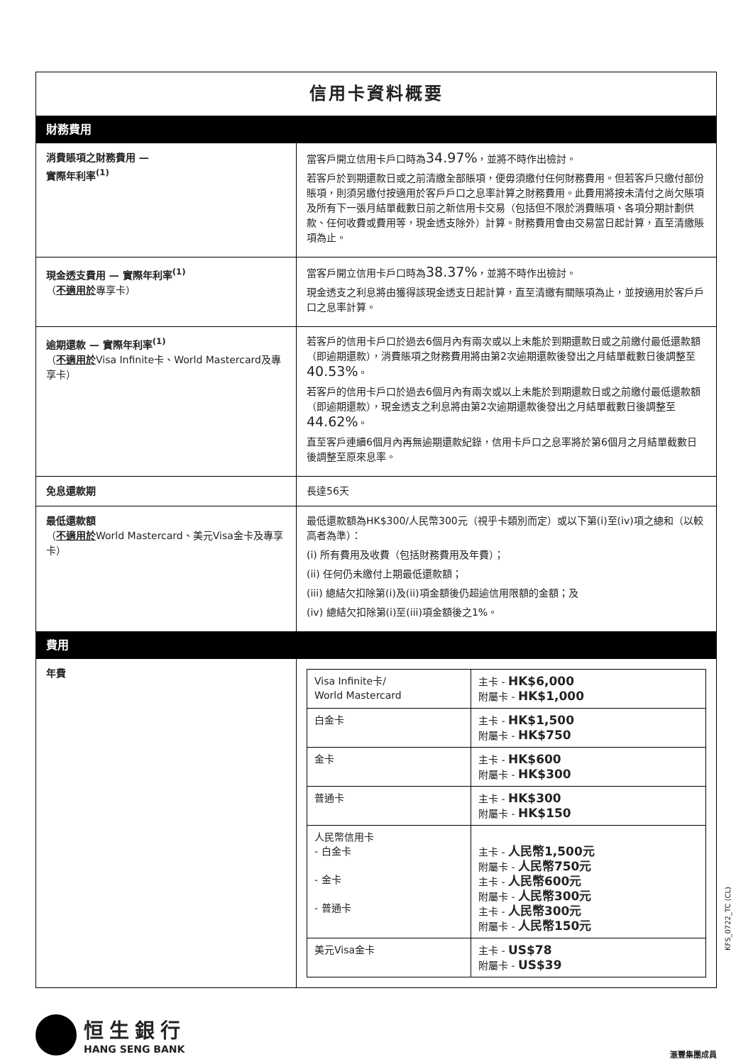| 信用卡資料概要 | |
| 財務費用 | |
| 消費賬項之財務費用 — 實際年利率<sup>(1)</sup> | 當客戶開立信用卡戶口時為 34.97% ，並將不時作出檢討。 若客戶於到期還款日或之前清繳全部賬項，便毋須繳付任何財務費用。但若客戶只繳付部份賬項，則須另繳付按適用於客戶戶口之息率計算之財務費用。此費用將按未清付之尚欠賬項及所有下一張月結單截數日前之新信用卡交易（包括但不限於消費賬項、各項分期計劃供款、任何收費或費用等，現金透支除外）計算。財務費用會由交易當日起計算，直至清繳賬項為止。 |
| 現金透支費用 — 實際年利率<sup>(1)</sup> （ 不適用於 專享卡） | 當客戶開立信用卡戶口時為 38.37% ，並將不時作出檢討。 現金透支之利息將由獲得該現金透支日起計算，直至清繳有關賬項為止，並按適用於客戶戶口之息率計算。 |
| 逾期還款 — 實際年利率<sup>(1)</sup> （ 不適用於 Visa Infinite卡、World Mastercard及專享卡） | 若客戶的信用卡戶口於過去6個月內有兩次或以上未能於到期還款日或之前繳付最低還款額（即逾期還款），消費賬項之財務費用將由第2次逾期還款後發出之月結單截數日後調整至 40.53% 。 若客戶的信用卡戶口於過去6個月內有兩次或以上未能於到期還款日或之前繳付最低還款額（即逾期還款），現金透支之利息將由第2次逾期還款後發出之月結單截數日後調整至 44.62% 。 直至客戶連續6個月內再無逾期還款紀錄，信用卡戶口之息率將於第6個月之月結單截數日後調整至原來息率。 |
| 免息還款期 | 長達56天 |
| 最低還款額 （ 不適用於 World Mastercard、美元Visa金卡及專享卡） | 最低還款額為HK$300/人民幣300元（視乎卡類別而定）或以下第(i)至(iv)項之總和（以較高者為準）： (i) 所有費用及收費（包括財務費用及年費）； (ii) 任何仍未繳付上期最低還款額； (iii) 總結欠扣除第(i)及(ii)項金額後仍超逾信用限額的金額；及 (iv) 總結欠扣除第(i)至(iii)項金額後之1%。 |
| 費用 | |
| 年費 | / Visa Infinite卡/ World Mastercard / 主卡 - HK$6,000 附屬卡 - HK$1,000 / / 白金卡 / 主卡 - HK$1,500 附屬卡 - HK$750 / / 金卡 / 主卡 - HK$600 附屬卡 - HK$300 / / 普通卡 / 主卡 - HK$300 附屬卡 - HK$150 / / 人民幣信用卡 - 白金卡 - 金卡 - 普通卡 / 主卡 - 人民幣1,500元 附屬卡 - 人民幣750元 主卡 - 人民幣600元 附屬卡 - 人民幣300元 主卡 - 人民幣300元 附屬卡 - 人民幣150元 / / 美元Visa金卡 / 主卡 - US$78 附屬卡 - US$39 / |
KFS_0722_TC (CL)
恒生銀行
HANG SENG BANK
滙豐集團成員